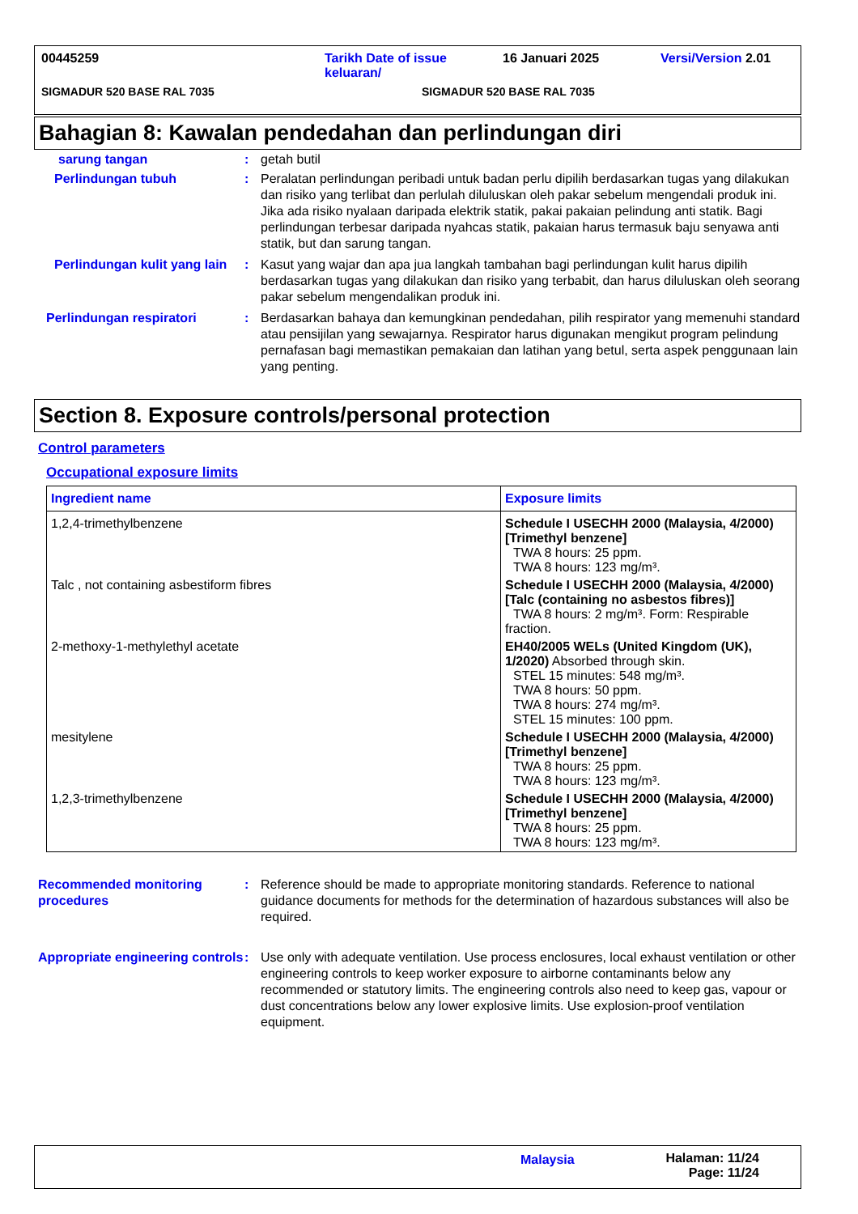00445259 Tarikh Date of issue
keluaran/
16 Januari 2025 Versi/Version 2.01
SIGMADUR 520 BASE RAL 7035 SIGMADUR 520 BASE RAL 7035
Bahagian 8: Kawalan pendedahan dan perlindungan diri
sarung tangan : getah butil
Perlindungan tubuh : Peralatan perlindungan peribadi untuk badan perlu dipilih berdasarkan tugas yang dilakukan dan risiko yang terlibat dan perlulah diluluskan oleh pakar sebelum mengendali produk ini. Jika ada risiko nyalaan daripada elektrik statik, pakai pakaian pelindung anti statik. Bagi perlindungan terbesar daripada nyahcas statik, pakaian harus termasuk baju senyawa anti statik, but dan sarung tangan.
Perlindungan kulit yang lain
: Kasut yang wajar dan apa jua langkah tambahan bagi perlindungan kulit harus dipilih berdasarkan tugas yang dilakukan dan risiko yang terbabit, dan harus diluluskan oleh seorang pakar sebelum mengendalikan produk ini.
Perlindungan respiratori : Berdasarkan bahaya dan kemungkinan pendedahan, pilih respirator yang memenuhi standard atau pensijilan yang sewajarnya. Respirator harus digunakan mengikut program pelindung pernafasan bagi memastikan pemakaian dan latihan yang betul, serta aspek penggunaan lain yang penting.
Section 8. Exposure controls/personal protection
Control parameters
Occupational exposure limits
| Ingredient name | Exposure limits |
| --- | --- |
| 1,2,4-trimethylbenzene | Schedule I USECHH 2000 (Malaysia, 4/2000) [Trimethyl benzene] TWA 8 hours: 25 ppm. TWA 8 hours: 123 mg/m³. |
| Talc , not containing asbestiform fibres | Schedule I USECHH 2000 (Malaysia, 4/2000) [Talc (containing no asbestos fibres)] TWA 8 hours: 2 mg/m³. Form: Respirable fraction. |
| 2-methoxy-1-methylethyl acetate | EH40/2005 WELs (United Kingdom (UK), 1/2020) Absorbed through skin. STEL 15 minutes: 548 mg/m³. TWA 8 hours: 50 ppm. TWA 8 hours: 274 mg/m³. STEL 15 minutes: 100 ppm. |
| mesitylene | Schedule I USECHH 2000 (Malaysia, 4/2000) [Trimethyl benzene] TWA 8 hours: 25 ppm. TWA 8 hours: 123 mg/m³. |
| 1,2,3-trimethylbenzene | Schedule I USECHH 2000 (Malaysia, 4/2000) [Trimethyl benzene] TWA 8 hours: 25 ppm. TWA 8 hours: 123 mg/m³. |
Recommended monitoring procedures
: Reference should be made to appropriate monitoring standards. Reference to national guidance documents for methods for the determination of hazardous substances will also be required.
Appropriate engineering controls
: Use only with adequate ventilation. Use process enclosures, local exhaust ventilation or other engineering controls to keep worker exposure to airborne contaminants below any recommended or statutory limits. The engineering controls also need to keep gas, vapour or dust concentrations below any lower explosive limits. Use explosion-proof ventilation equipment.
Malaysia Halaman: 11/24
Page: 11/24